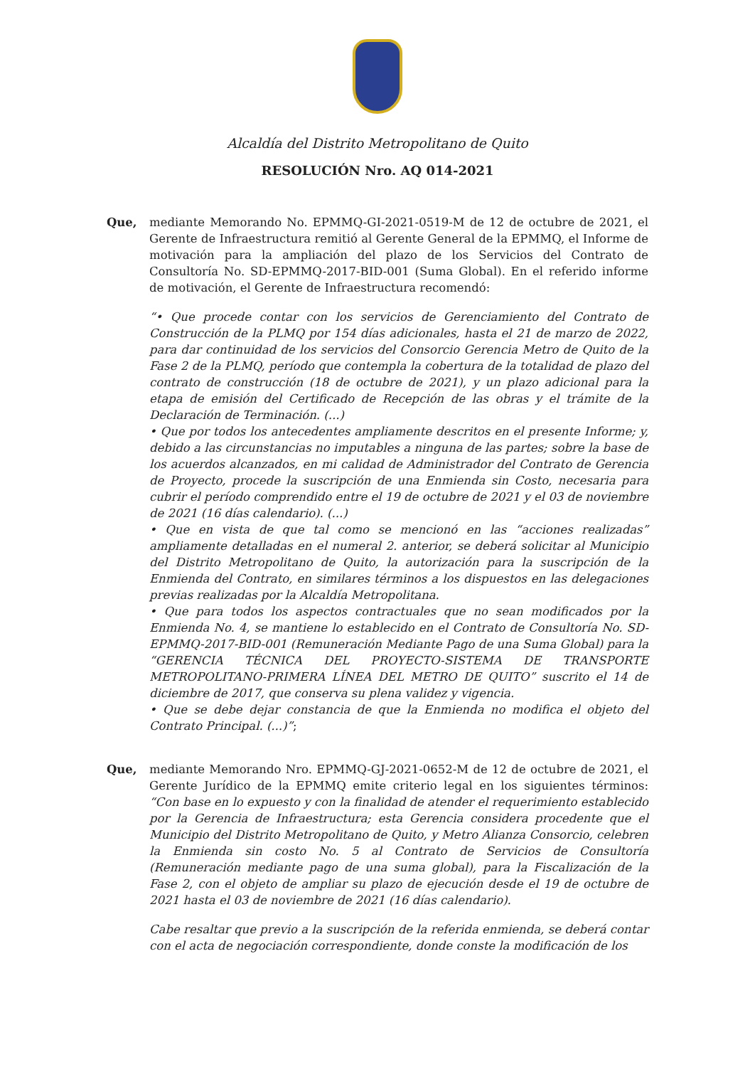Alcaldía del Distrito Metropolitano de Quito
RESOLUCIÓN Nro. AQ 014-2021
Que, mediante Memorando No. EPMMQ-GI-2021-0519-M de 12 de octubre de 2021, el Gerente de Infraestructura remitió al Gerente General de la EPMMQ, el Informe de motivación para la ampliación del plazo de los Servicios del Contrato de Consultoría No. SD-EPMMQ-2017-BID-001 (Suma Global). En el referido informe de motivación, el Gerente de Infraestructura recomendó:
“• Que procede contar con los servicios de Gerenciamiento del Contrato de Construcción de la PLMQ por 154 días adicionales, hasta el 21 de marzo de 2022, para dar continuidad de los servicios del Consorcio Gerencia Metro de Quito de la Fase 2 de la PLMQ, período que contempla la cobertura de la totalidad de plazo del contrato de construcción (18 de octubre de 2021), y un plazo adicional para la etapa de emisión del Certificado de Recepción de las obras y el trámite de la Declaración de Terminación. (...)
• Que por todos los antecedentes ampliamente descritos en el presente Informe; y, debido a las circunstancias no imputables a ninguna de las partes; sobre la base de los acuerdos alcanzados, en mi calidad de Administrador del Contrato de Gerencia de Proyecto, procede la suscripción de una Enmienda sin Costo, necesaria para cubrir el período comprendido entre el 19 de octubre de 2021 y el 03 de noviembre de 2021 (16 días calendario). (...)
• Que en vista de que tal como se mencionó en las “acciones realizadas” ampliamente detalladas en el numeral 2. anterior, se deberá solicitar al Municipio del Distrito Metropolitano de Quito, la autorización para la suscripción de la Enmienda del Contrato, en similares términos a los dispuestos en las delegaciones previas realizadas por la Alcaldía Metropolitana.
• Que para todos los aspectos contractuales que no sean modificados por la Enmienda No. 4, se mantiene lo establecido en el Contrato de Consultoría No. SD-EPMMQ-2017-BID-001 (Remuneración Mediante Pago de una Suma Global) para la “GERENCIA TÉCNICA DEL PROYECTO-SISTEMA DE TRANSPORTE METROPOLITANO-PRIMERA LÍNEA DEL METRO DE QUITO” suscrito el 14 de diciembre de 2017, que conserva su plena validez y vigencia.
• Que se debe dejar constancia de que la Enmienda no modifica el objeto del Contrato Principal. (...)”;
Que, mediante Memorando Nro. EPMMQ-GJ-2021-0652-M de 12 de octubre de 2021, el Gerente Jurídico de la EPMMQ emite criterio legal en los siguientes términos: “Con base en lo expuesto y con la finalidad de atender el requerimiento establecido por la Gerencia de Infraestructura; esta Gerencia considera procedente que el Municipio del Distrito Metropolitano de Quito, y Metro Alianza Consorcio, celebren la Enmienda sin costo No. 5 al Contrato de Servicios de Consultoría (Remuneración mediante pago de una suma global), para la Fiscalización de la Fase 2, con el objeto de ampliar su plazo de ejecución desde el 19 de octubre de 2021 hasta el 03 de noviembre de 2021 (16 días calendario).
Cabe resaltar que previo a la suscripción de la referida enmienda, se deberá contar con el acta de negociación correspondiente, donde conste la modificación de los